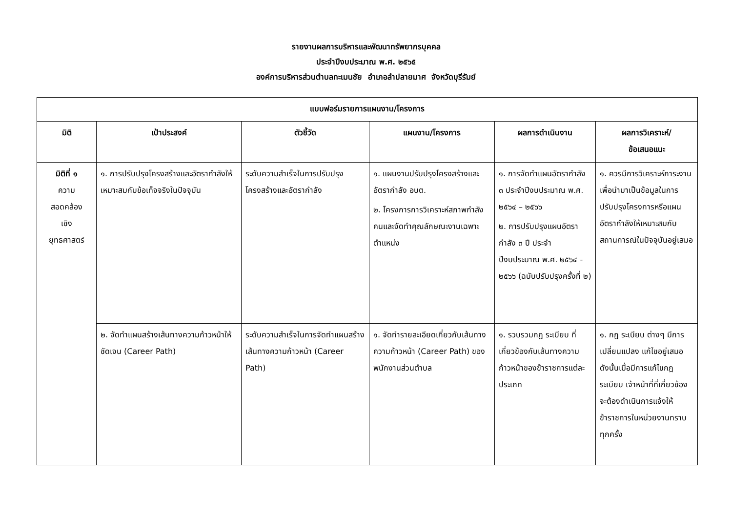รายงานผลการบริหารและพัฒนาทรัพยากรบุคคล
ประจำปีงบประมาณ พ.ศ. ๒๕๖๕
องค์การบริหารส่วนตำบลทะเมนชัย อำเภอลำปลายมาศ จังหวัดบุรีรัมย์
| แบบฟอร์มรายการแผนงาน/โครงการ | | | | | |
| --- | --- | --- | --- | --- | --- |
| มิติ | เป้าประสงค์ | ตัวชี้วัด | แผนงาน/โครงการ | ผลการดำเนินงาน | ผลการวิเคราะห์/ ข้อเสนอแนะ |
| มิติที่ ๑ ความ สอดคล้อง เชิง ยุทธศาสตร์ | ๑. การปรับปรุงโครงสร้างและอัตรากำลังให้เหมาะสมกับข้อเท็จจริงในปัจจุบัน | ระดับความสำเร็จในการปรับปรุงโครงสร้างและอัตรากำลัง | ๑. แผนงานปรับปรุงโครงสร้างและอัตรากำลัง อบต. ๒. โครงการการวิเคราะห์สภาพกำลังคนและจัดทำคุณลักษณะงานเฉพาะตำแหน่ง | ๑. การจัดทำแผนอัตรากำลัง ๓ ประจำปีงบประมาณ พ.ศ. ๒๕๖๔ – ๒๕๖๖ ๒. การปรับปรุงแผนอัตรากำลัง ๓ ปี ประจำปีงบประมาณ พ.ศ. ๒๕๖๔ - ๒๕๖๖ (ฉบับปรับปรุงครั้งที่ ๒) | ๑. ควรมีการวิเคราะห์ภาระงานเพื่อนำมาเป็นข้อมูลในการปรับปรุงโครงการหรือแผนอัตรากำลังให้เหมาะสมกับสถานการณ์ในปัจจุบันอยู่เสมอ |
| | ๒. จัดทำแผนสร้างเส้นทางความก้าวหน้าให้ชัดเจน (Career Path) | ระดับความสำเร็จในการจัดทำแผนสร้างเส้นทางความก้าวหน้า (Career Path) | ๑. จัดทำรายละเอียดเกี่ยวกับเส้นทางความก้าวหน้า (Career Path) ของพนักงานส่วนตำบล | ๑. รวบรวมกฎ ระเบียบ ที่เกี่ยวข้องกับเส้นทางความก้าวหน้าของข้าราชการแต่ละประเภท | ๑. กฎ ระเบียบ ต่างๆ มีการเปลี่ยนแปลง แก้ไขอยู่เสมอ ดังนั้นเมื่อมีการแก้ไขกฎ ระเบียบ เจ้าหน้าที่ที่เกี่ยวข้องจะต้องดำเนินการแจ้งให้ข้าราชการในหน่วยงานทราบทุกครั้ง |